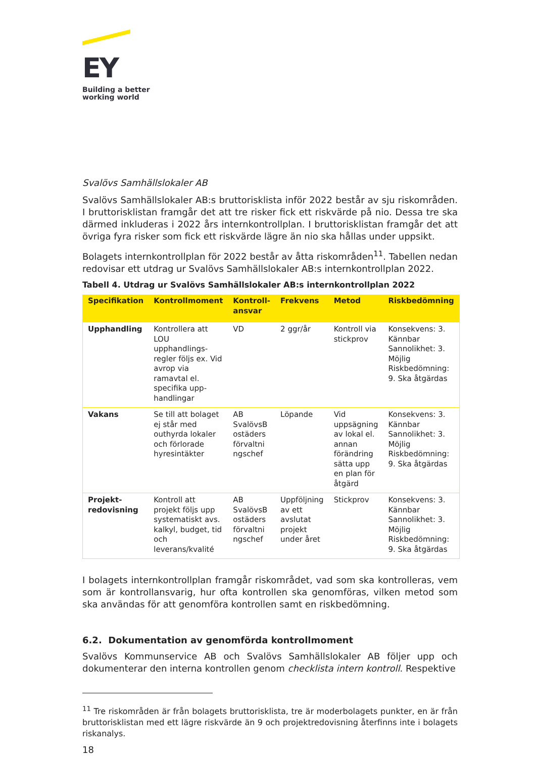EY
Building a better
working world
Svalövs Samhällslokaler AB
Svalövs Samhällslokaler AB:s bruttorisklista inför 2022 består av sju riskområden. I bruttorisklistan framgår det att tre risker fick ett riskvärde på nio. Dessa tre ska därmed inkluderas i 2022 års internkontrollplan. I bruttorisklistan framgår det att övriga fyra risker som fick ett riskvärde lägre än nio ska hållas under uppsikt.
Bolagets internkontrollplan för 2022 består av åtta riskområden<sup>11</sup>. Tabellen nedan redovisar ett utdrag ur Svalövs Samhällslokaler AB:s internkontrollplan 2022.
Tabell 4. Utdrag ur Svalövs Samhällslokaler AB:s internkontrollplan 2022
| Specifikation | Kontrollmoment | Kontroll- ansvar | Frekvens | Metod | Riskbedömning |
| --- | --- | --- | --- | --- | --- |
| Upphandling | Kontrollera att LOU upphandlings-regler följs ex. Vid avrop via ramavtal el. specifika upp-handlingar | VD | 2 ggr/år | Kontroll via stickprov | Konsekvens: 3. Kännbar Sannolikhet: 3. Möjlig Riskbedömning: 9. Ska åtgärdas |
| Vakans | Se till att bolaget ej står med outhyrda lokaler och förlorade hyresintäkter | AB SvalövsB ostäders förvaltni ngschef | Löpande | Vid uppsägning av lokal el. annan förändring sätta upp en plan för åtgärd | Konsekvens: 3. Kännbar Sannolikhet: 3. Möjlig Riskbedömning: 9. Ska åtgärdas |
| Projekt- redovisning | Kontroll att projekt följs upp systematiskt avs. kalkyl, budget, tid och leverans/kvalité | AB SvalövsB ostäders förvaltni ngschef | Uppföljning av ett avslutat projekt under året | Stickprov | Konsekvens: 3. Kännbar Sannolikhet: 3. Möjlig Riskbedömning: 9. Ska åtgärdas |
I bolagets internkontrollplan framgår riskområdet, vad som ska kontrolleras, vem som är kontrollansvarig, hur ofta kontrollen ska genomföras, vilken metod som ska användas för att genomföra kontrollen samt en riskbedömning.
6.2. Dokumentation av genomförda kontrollmoment
Svalövs Kommunservice AB och Svalövs Samhällslokaler AB följer upp och dokumenterar den interna kontrollen genom checklista intern kontroll. Respektive
<sup>11</sup> Tre riskområden är från bolagets bruttorisklista, tre är moderbolagets punkter, en är från bruttorisklistan med ett lägre riskvärde än 9 och projektredovisning återfinns inte i bolagets riskanalys.
18